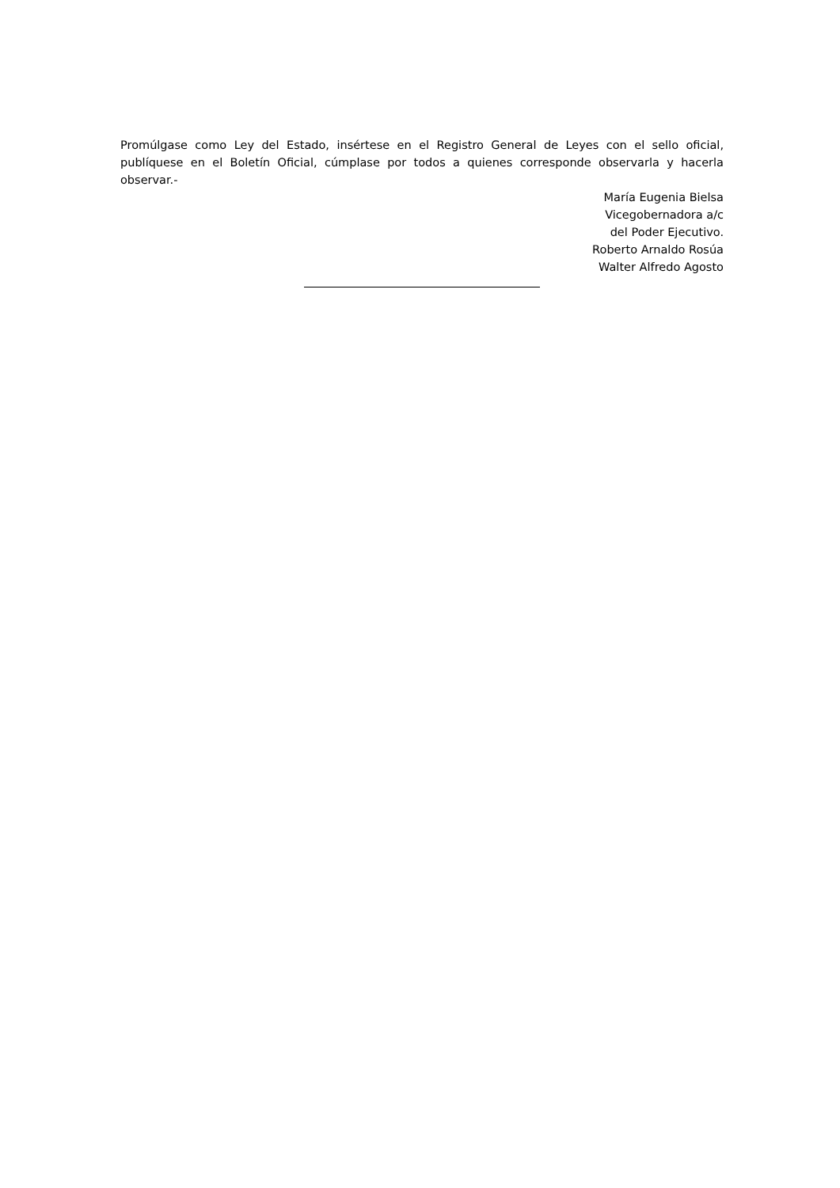Promúlgase como Ley del Estado, insértese en el Registro General de Leyes con el sello oficial, publíquese en el Boletín Oficial, cúmplase por todos a quienes corresponde observarla y hacerla observar.-
María Eugenia Bielsa
Vicegobernadora a/c
del Poder Ejecutivo.
Roberto Arnaldo Rosúa
Walter Alfredo Agosto